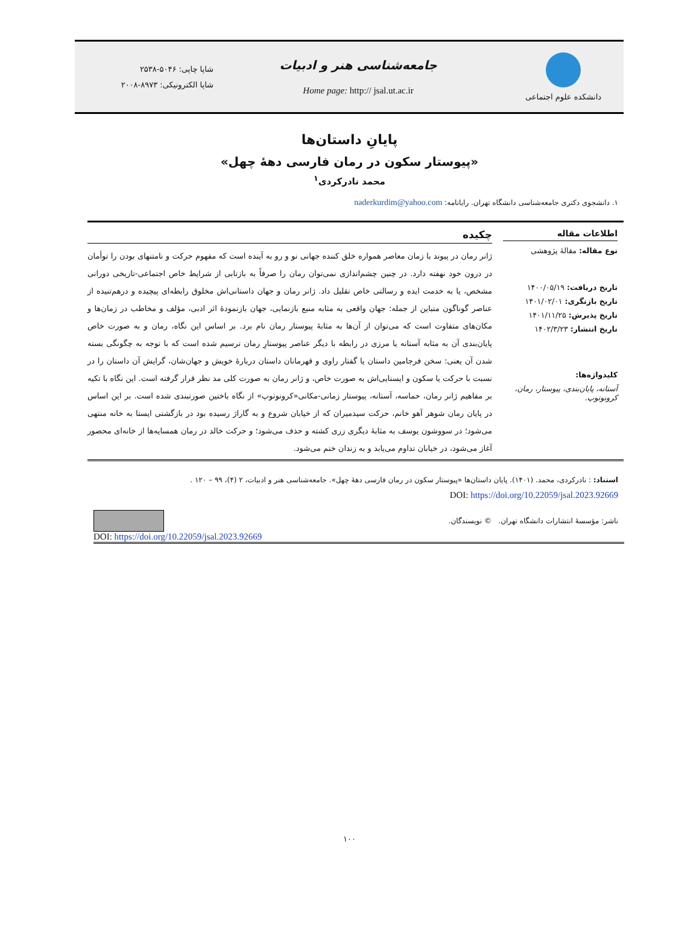دانشکده علوم اجتماعی
جامعه‌شناسی هنر و ادبیات
Home page: http:// jsal.ut.ac.ir
شاپا چاپی: ۵۰۴۶-۲۵۳۸
شاپا الکترونیکی: ۸۹۷۳-۲۰۰۸
پایانِ داستان‌ها
«پیوستار سکون در رمان فارسی دهۀ چهل»
محمد نادرکردی<sup>۱</sup>
۱. دانشجوی دکتری جامعه‌شناسی دانشگاه تهران. رایانامه: naderkurdim@yahoo.com
اطلاعات مقاله
نوع مقاله: مقالۀ پژوهشی
تاریخ دریافت: ۱۴۰۰/۰۵/۱۹
تاریخ بازنگری: ۱۴۰۱/۰۲/۰۱
تاریخ پذیرش: ۱۴۰۱/۱۱/۲۵
تاریخ انتشار: ۱۴۰۲/۳/۲۳
کلیدواژه‌ها:
آستانه، پایان‌بندی، پیوستار، رمان، کرونوتوپ.
چکیده
ژانر رمان در پیوند با زمان معاصر همواره خلق کننده جهانی نو و رو به آینده است که مفهوم حرکت و نامتنهای بودن را توأمان در درون خود نهفته دارد. در چنین چشم‌اندازی نمی‌توان رمان را صرفاً به بازتابی از شرایط خاص اجتماعی-تاریخی دورانی مشخص، یا به خدمت ایده و رسالتی خاص تقلیل داد. ژانر رمان و جهان داستانی‌اش مخلوق رابطه‌ای پیچیده و درهم‌تنیده از عناصر گوناگون متباین از جمله: جهان واقعی به مثابه منبع بازنمایی، جهان بازنمودۀ اثر ادبی، مؤلف و مخاطب در زمان‌ها و مکان‌های متفاوت است که می‌توان از آن‌ها به مثابۀ پیوستار رمان نام برد. بر اساس این نگاه، رمان و به صورت خاص پایان‌بندی آن به مثابه آستانه یا مرزی در رابطه با دیگر عناصر پیوستارِ رمان ترسیم شده است که با توجه به چگونگی بسته شدن آن یعنی: سخن فرجامین داستان یا گفتار راوی و قهرمانان داستان دربارۀ خویش و جهان‌شان، گرایش آن داستان را در نسبت با حرکت یا سکون و ایستایی‌اش به صورت خاص، و ژانر رمان به صورت کلی مد نظر قرار گرفته است. این نگاه با تکیه بر مفاهیم ژانر رمان، حماسه، آستانه، پیوستار زمانی-مکانی«کرونوتوپ» از نگاه باختین صورتبندی شده است. بر این اساس در پایان رمان شوهر آهو خانم، حرکت سیدمیران که از خیابان شروع و به گاراژ رسیده بود در بازگشتی ایستا به خانه منتهی می‌شود؛ در سووشون یوسف به مثابۀ دیگری زری کشته و حذف می‌شود؛ و حرکت خالد در رمان همسایه‌ها از خانه‌ای محصور آغاز می‌شود، در خیابان تداوم می‌یابد و به زندان ختم می‌شود.
استناد: : نادرکردی، محمد. (۱۴۰۱). پایان داستان‌ها «پیوستار سکون در رمان فارسی دهۀ چهل». جامعه‌شناسی هنر و ادبیات، ۲ (۴)، ۹۹ – ۱۲۰ .
DOI: https://doi.org/10.22059/jsal.2023.92669
ناشر: مؤسسۀ انتشارات دانشگاه تهران. © نویسندگان.
DOI: https://doi.org/10.22059/jsal.2023.92669
۱۰۰